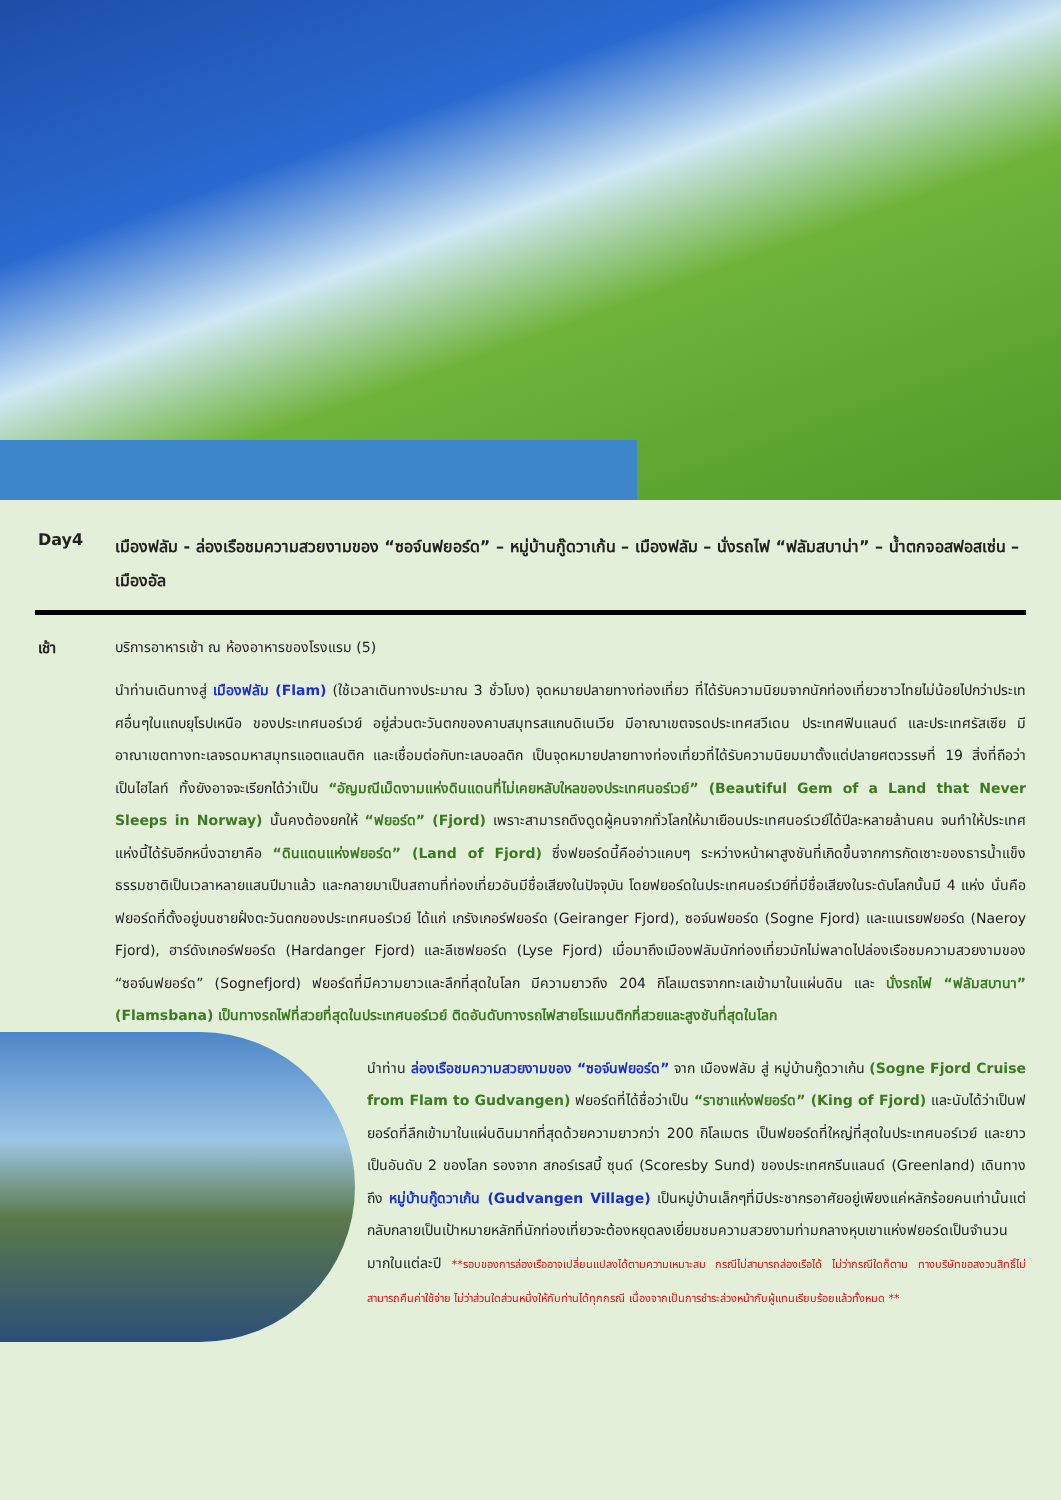Day4
เมืองฟลัม - ล่องเรือชมความสวยงามของ “ซอจ์นฟยอร์ด” – หมู่บ้านกู๊ดวาเก้น – เมืองฟลัม – นั่งรถไฟ “ฟลัมสบาน่า” – น้ำตกจอสฟอสเซ่น – เมืองอัล
เช้า บริการอาหารเช้า ณ ห้องอาหารของโรงแรม (5)
นำท่านเดินทางสู่ เมืองฟลัม (Flam) (ใช้เวลาเดินทางประมาณ 3 ชั่วโมง) จุดหมายปลายทางท่องเที่ยว ที่ได้รับความนิยมจากนักท่องเที่ยวชาวไทยไม่น้อยไปกว่าประเทศอื่นๆในแถบยุโรปเหนือ ของประเทศนอร์เวย์ อยู่ส่วนตะวันตกของคาบสมุทรสแกนดิเนเวีย มีอาณาเขตจรดประเทศสวีเดน ประเทศฟินแลนด์ และประเทศรัสเซีย มีอาณาเขตทางทะเลจรดมหาสมุทรแอตแลนติก และเชื่อมต่อกับทะเลบอลติก เป็นจุดหมายปลายทางท่องเที่ยวที่ได้รับความนิยมมาตั้งแต่ปลายศตวรรษที่ 19 สิ่งที่ถือว่าเป็นไฮไลท์ ทั้งยังอาจจะเรียกได้ว่าเป็น “อัญมณีเม็ดงามแห่งดินแดนที่ไม่เคยหลับใหลของประเทศนอร์เวย์” (Beautiful Gem of a Land that Never Sleeps in Norway) นั้นคงต้องยกให้ “ฟยอร์ด” (Fjord) เพราะสามารถดึงดูดผู้คนจากทั่วโลกให้มาเยือนประเทศนอร์เวย์ได้ปีละหลายล้านคน จนทำให้ประเทศแห่งนี้ได้รับอีกหนึ่งฉายาคือ “ดินแดนแห่งฟยอร์ด” (Land of Fjord) ซึ่งฟยอร์ดนี้คืออ่าวแคบๆ ระหว่างหน้าผาสูงชันที่เกิดขึ้นจากการกัดเซาะของธารน้ำแข็งธรรมชาติเป็นเวลาหลายแสนปีมาแล้ว และกลายมาเป็นสถานที่ท่องเที่ยวอันมีชื่อเสียงในปัจจุบัน โดยฟยอร์ดในประเทศนอร์เวย์ที่มีชื่อเสียงในระดับโลกนั้นมี 4 แห่ง นั่นคือ ฟยอร์ดที่ตั้งอยู่บนชายฝั่งตะวันตกของประเทศนอร์เวย์ ได้แก่ เกรังเกอร์ฟยอร์ด (Geiranger Fjord), ซอจ์นฟยอร์ด (Sogne Fjord) และแนเรยฟยอร์ด (Naeroy Fjord), ฮาร์ดังเกอร์ฟยอร์ด (Hardanger Fjord) และลีเซฟยอร์ด (Lyse Fjord) เมื่อมาถึงเมืองฟลัมนักท่องเที่ยวมักไม่พลาดไปล่องเรือชมความสวยงามของ “ซอจ์นฟยอร์ด” (Sognefjord) ฟยอร์ดที่มีความยาวและลึกที่สุดในโลก มีความยาวถึง 204 กิโลเมตรจากทะเลเข้ามาในแผ่นดิน และ นั่งรถไฟ “ฟลัมสบานา” (Flamsbana) เป็นทางรถไฟที่สวยที่สุดในประเทศนอร์เวย์ ติดอันดับทางรถไฟสายโรแมนติกที่สวยและสูงชันที่สุดในโลก
นำท่าน ล่องเรือชมความสวยงามของ “ซอจ์นฟยอร์ด” จาก เมืองฟลัม สู่ หมู่บ้านกู๊ดวาเก้น (Sogne Fjord Cruise from Flam to Gudvangen) ฟยอร์ดที่ได้ชื่อว่าเป็น “ราชาแห่งฟยอร์ด” (King of Fjord) และนับได้ว่าเป็นฟยอร์ดที่ลึกเข้ามาในแผ่นดินมากที่สุดด้วยความยาวกว่า 200 กิโลเมตร เป็นฟยอร์ดที่ใหญ่ที่สุดในประเทศนอร์เวย์ และยาวเป็นอันดับ 2 ของโลก รองจาก สกอร์เรสบี้ ซุนด์ (Scoresby Sund) ของประเทศกรีนแลนด์ (Greenland) เดินทางถึง หมู่บ้านกู๊ดวาเก้น (Gudvangen Village) เป็นหมู่บ้านเล็กๆที่มีประชากรอาศัยอยู่เพียงแค่หลักร้อยคนเท่านั้นแต่กลับกลายเป็นเป้าหมายหลักที่นักท่องเที่ยวจะต้องหยุดลงเยี่ยมชมความสวยงามท่ามกลางหุบเขาแห่งฟยอร์ดเป็นจำนวนมากในแต่ละปี **รอบของการล่องเรืออาจเปลี่ยนแปลงได้ตามความเหมาะสม กรณีไม่สามารถล่องเรือได้ ไม่ว่ากรณีใดก็ตาม ทางบริษัทขอสงวนสิทธิ์ไม่สามารถคืนค่าใช้จ่าย ไม่ว่าส่วนใดส่วนหนึ่งให้กับท่านได้ทุกกรณี เนื่องจากเป็นการชำระล่วงหน้ากับผู้แทนเรียบร้อยแล้วทั้งหมด **